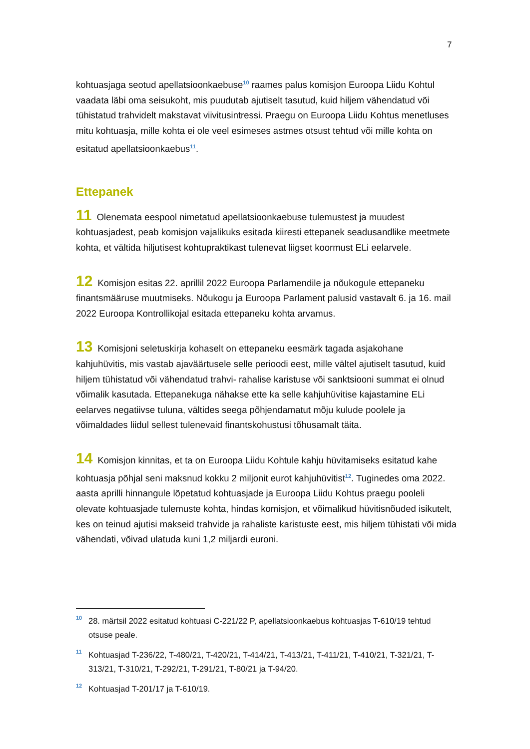7
kohtuasjaga seotud apellatsioonkaebuse<sup>10</sup> raames palus komisjon Euroopa Liidu Kohtul vaadata läbi oma seisukoht, mis puudutab ajutiselt tasutud, kuid hiljem vähendatud või tühistatud trahvidelt makstavat viivitusintressi. Praegu on Euroopa Liidu Kohtus menetluses mitu kohtuasja, mille kohta ei ole veel esimeses astmes otsust tehtud või mille kohta on esitatud apellatsioonkaebus<sup>11</sup>.
Ettepanek
11 Olenemata eespool nimetatud apellatsioonkaebuse tulemustest ja muudest kohtuasjadest, peab komisjon vajalikuks esitada kiiresti ettepanek seadusandlike meetmete kohta, et vältida hiljutisest kohtupraktikast tulenevat liigset koormust ELi eelarvele.
12 Komisjon esitas 22. aprillil 2022 Euroopa Parlamendile ja nõukogule ettepaneku finantsmääruse muutmiseks. Nõukogu ja Euroopa Parlament palusid vastavalt 6. ja 16. mail 2022 Euroopa Kontrollikojal esitada ettepaneku kohta arvamus.
13 Komisjoni seletuskirja kohaselt on ettepaneku eesmärk tagada asjakohane kahjuhüvitis, mis vastab ajaväärtusele selle perioodi eest, mille vältel ajutiselt tasutud, kuid hiljem tühistatud või vähendatud trahvi- rahalise karistuse või sanktsiooni summat ei olnud võimalik kasutada. Ettepanekuga nähakse ette ka selle kahjuhüvitise kajastamine ELi eelarves negatiivse tuluna, vältides seega põhjendamatut mõju kulude poolele ja võimaldades liidul sellest tulenevaid finantskohustusi tõhusamalt täita.
14 Komisjon kinnitas, et ta on Euroopa Liidu Kohtule kahju hüvitamiseks esitatud kahe kohtuasja põhjal seni maksnud kokku 2 miljonit eurot kahjuhüvitist<sup>12</sup>. Tuginedes oma 2022. aasta aprilli hinnangule lõpetatud kohtuasjade ja Euroopa Liidu Kohtus praegu pooleli olevate kohtuasjade tulemuste kohta, hindas komisjon, et võimalikud hüvitisnõuded isikutelt, kes on teinud ajutisi makseid trahvide ja rahaliste karistuste eest, mis hiljem tühistati või mida vähendati, võivad ulatuda kuni 1,2 miljardi euroni.
<sup>10</sup> 28. märtsil 2022 esitatud kohtuasi C-221/22 P, apellatsioonkaebus kohtuasjas T-610/19 tehtud otsuse peale.
<sup>11</sup> Kohtuasjad T-236/22, T-480/21, T-420/21, T-414/21, T-413/21, T-411/21, T-410/21, T-321/21, T-313/21, T-310/21, T-292/21, T-291/21, T-80/21 ja T-94/20.
<sup>12</sup> Kohtuasjad T-201/17 ja T-610/19.